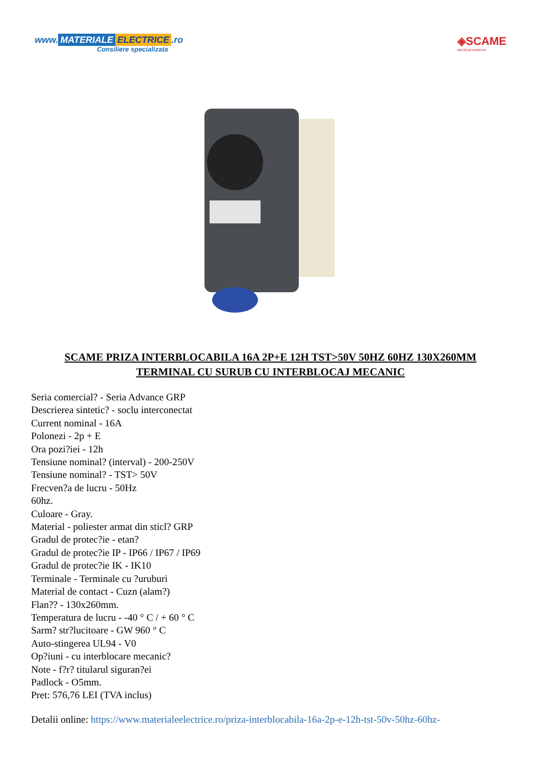www. MATERIALE ELECTRICE.ro
Consiliere specializata
◈SCAME
electrical solutions
SCAME PRIZA INTERBLOCABILA 16A 2P+E 12H TST>50V 50HZ 60HZ 130X260MM TERMINAL CU SURUB CU INTERBLOCAJ MECANIC
Seria comercial? - Seria Advance GRP
Descrierea sintetic? - soclu interconectat
Current nominal - 16A
Polonezi - 2p + E
Ora pozi?iei - 12h
Tensiune nominal? (interval) - 200-250V
Tensiune nominal? - TST> 50V
Frecven?a de lucru - 50Hz
60hz.
Culoare - Gray.
Material - poliester armat din sticl? GRP
Gradul de protec?ie - etan?
Gradul de protec?ie IP - IP66 / IP67 / IP69
Gradul de protec?ie IK - IK10
Terminale - Terminale cu ?uruburi
Material de contact - Cuzn (alam?)
Flan?? - 130x260mm.
Temperatura de lucru - -40 ° C / + 60 ° C
Sarm? str?lucitoare - GW 960 ° C
Auto-stingerea UL94 - V0
Op?iuni - cu interblocare mecanic?
Note - f?r? titularul siguran?ei
Padlock - O5mm.
Pret: 576,76 LEI (TVA inclus)
Detalii online: https://www.materialeelectrice.ro/priza-interblocabila-16a-2p-e-12h-tst-50v-50hz-60hz-